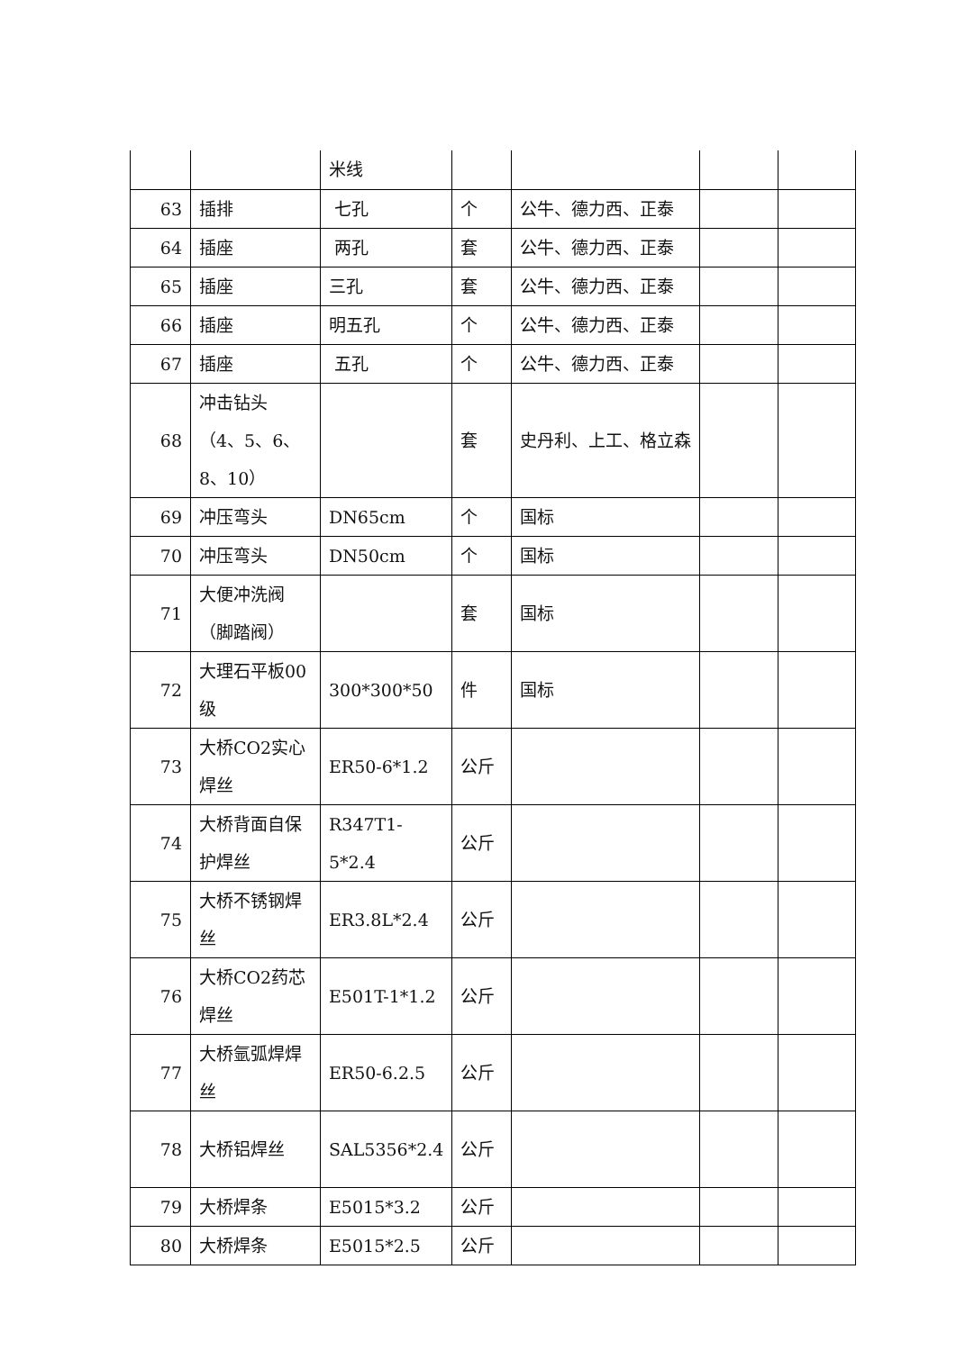| | | 米线 | | | | |
| 63 | 插排 | 七孔 | 个 | 公牛、德力西、正泰 | | |
| 64 | 插座 | 两孔 | 套 | 公牛、德力西、正泰 | | |
| 65 | 插座 | 三孔 | 套 | 公牛、德力西、正泰 | | |
| 66 | 插座 | 明五孔 | 个 | 公牛、德力西、正泰 | | |
| 67 | 插座 | 五孔 | 个 | 公牛、德力西、正泰 | | |
| 68 | 冲击钻头（4、5、6、8、10） | | 套 | 史丹利、上工、格立森 | | |
| 69 | 冲压弯头 | DN65cm | 个 | 国标 | | |
| 70 | 冲压弯头 | DN50cm | 个 | 国标 | | |
| 71 | 大便冲洗阀（脚踏阀） | | 套 | 国标 | | |
| 72 | 大理石平板00级 | 300*300*50 | 件 | 国标 | | |
| 73 | 大桥CO2实心焊丝 | ER50-6*1.2 | 公斤 | | | |
| 74 | 大桥背面自保护焊丝 | R347T1-5*2.4 | 公斤 | | | |
| 75 | 大桥不锈钢焊丝 | ER3.8L*2.4 | 公斤 | | | |
| 76 | 大桥CO2药芯焊丝 | E501T-1*1.2 | 公斤 | | | |
| 77 | 大桥氩弧焊焊丝 | ER50-6.2.5 | 公斤 | | | |
| 78 | 大桥铝焊丝 | SAL5356*2.4 | 公斤 | | | |
| 79 | 大桥焊条 | E5015*3.2 | 公斤 | | | |
| 80 | 大桥焊条 | E5015*2.5 | 公斤 | | | |